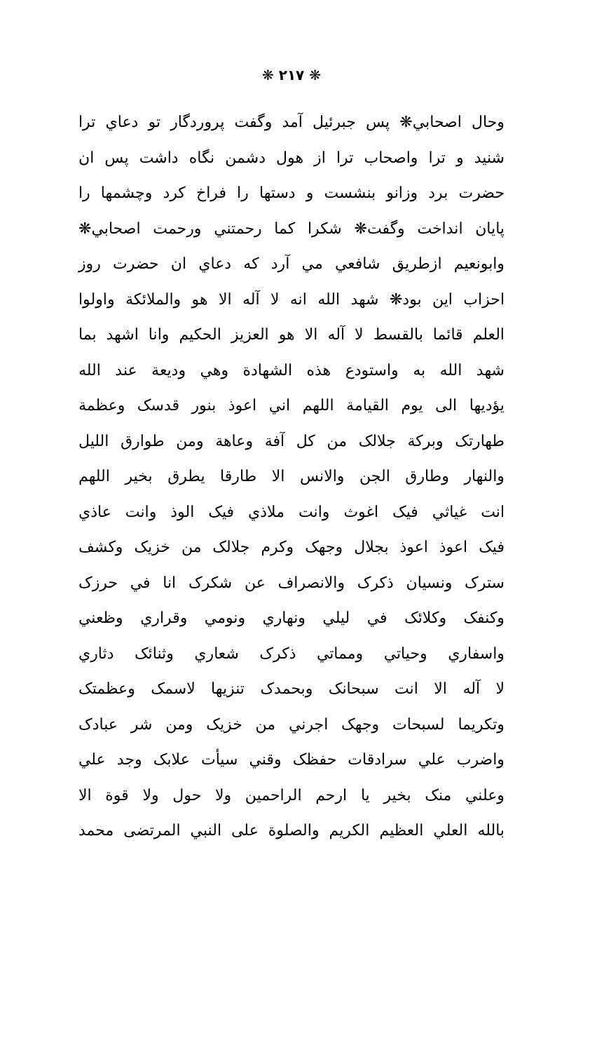❋ ۲۱۷ ❋
وحال اصحابي❋ پس جبرئيل آمد وگفت پروردگار تو دعاي ترا
شنيد و ترا واصحاب ترا از هول دشمن نگاه داشت پس ان
حضرت برد وزانو بنشست و دستها را فراخ کرد وچشمها را
پايان انداخت وگفت❋ شکرا کما رحمتني ورحمت اصحابي❋
وابونعيم ازطريق شافعي مي آرد که دعاي ان حضرت روز
احزاب اين بود❋ شهد الله انه لا آله الا هو والملائکة واولوا
العلم قائما بالقسط لا آله الا هو العزيز الحکيم وانا اشهد بما
شهد الله به واستودع هذه الشهادة وهي وديعة عند الله
يؤديها الى يوم القيامة اللهم اني اعوذ بنور قدسک وعظمة
طهارتک وبرکة جلالک من کل آفة وعاهة ومن طوارق الليل
والنهار وطارق الجن والانس الا طارقا يطرق بخير اللهم
انت غياثي فيک اغوث وانت ملاذي فيک الوذ وانت عاذي
فيک اعوذ اعوذ بجلال وجهک وکرم جلالک من خزيک وکشف
سترک ونسيان ذکرک والانصراف عن شکرک انا في حرزک
وکنفک وکلائک في ليلي ونهاري ونومي وقراري وظعني
واسفاري وحياتي ومماتي ذکرک شعاري وثنائک دثاري
لا آله الا انت سبحانک وبحمدک تنزيها لاسمک وعظمتک
وتکريما لسبحات وجهک اجرني من خزيک ومن شر عبادک
واضرب علي سرادقات حفظک وقني سيأت علابک وجد علي
وعلني منک بخير يا ارحم الراحمين ولا حول ولا قوة الا
بالله العلي العظيم الکريم والصلوة على النبي المرتضى محمد